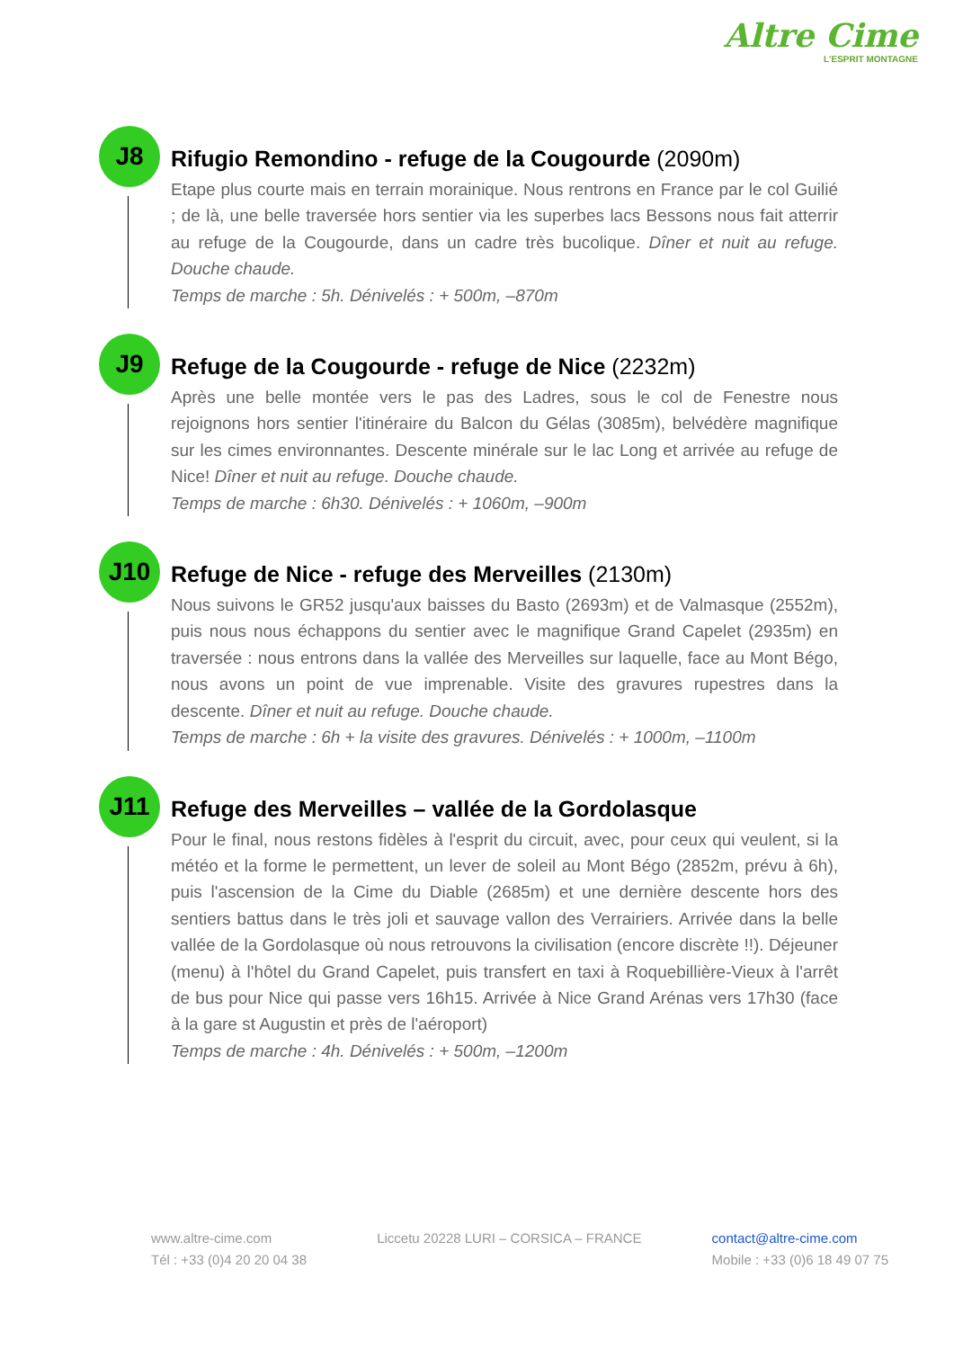Altre Cime
L'ESPRIT MONTAGNE
J8
Rifugio Remondino - refuge de la Cougourde (2090m)
Etape plus courte mais en terrain morainique. Nous rentrons en France par le col Guilié ; de là, une belle traversée hors sentier via les superbes lacs Bessons nous fait atterrir au refuge de la Cougourde, dans un cadre très bucolique. Dîner et nuit au refuge. Douche chaude.
Temps de marche : 5h. Dénivelés : + 500m, –870m
J9
Refuge de la Cougourde - refuge de Nice (2232m)
Après une belle montée vers le pas des Ladres, sous le col de Fenestre nous rejoignons hors sentier l'itinéraire du Balcon du Gélas (3085m), belvédère magnifique sur les cimes environnantes. Descente minérale sur le lac Long et arrivée au refuge de Nice! Dîner et nuit au refuge. Douche chaude.
Temps de marche : 6h30. Dénivelés : + 1060m, –900m
J10
Refuge de Nice - refuge des Merveilles (2130m)
Nous suivons le GR52 jusqu'aux baisses du Basto (2693m) et de Valmasque (2552m), puis nous nous échappons du sentier avec le magnifique Grand Capelet (2935m) en traversée : nous entrons dans la vallée des Merveilles sur laquelle, face au Mont Bégo, nous avons un point de vue imprenable. Visite des gravures rupestres dans la descente. Dîner et nuit au refuge. Douche chaude.
Temps de marche : 6h + la visite des gravures. Dénivelés : + 1000m, –1100m
J11
Refuge des Merveilles – vallée de la Gordolasque
Pour le final, nous restons fidèles à l'esprit du circuit, avec, pour ceux qui veulent, si la météo et la forme le permettent, un lever de soleil au Mont Bégo (2852m, prévu à 6h), puis l'ascension de la Cime du Diable (2685m) et une dernière descente hors des sentiers battus dans le très joli et sauvage vallon des Verrairiers. Arrivée dans la belle vallée de la Gordolasque où nous retrouvons la civilisation (encore discrète !!). Déjeuner (menu) à l'hôtel du Grand Capelet, puis transfert en taxi à Roquebillière-Vieux à l'arrêt de bus pour Nice qui passe vers 16h15. Arrivée à Nice Grand Arénas vers 17h30 (face à la gare st Augustin et près de l'aéroport)
Temps de marche : 4h. Dénivelés : + 500m, –1200m
www.altre-cime.com
Tél : +33 (0)4 20 20 04 38
Liccetu 20228 LURI – CORSICA – FRANCE
contact@altre-cime.com
Mobile : +33 (0)6 18 49 07 75